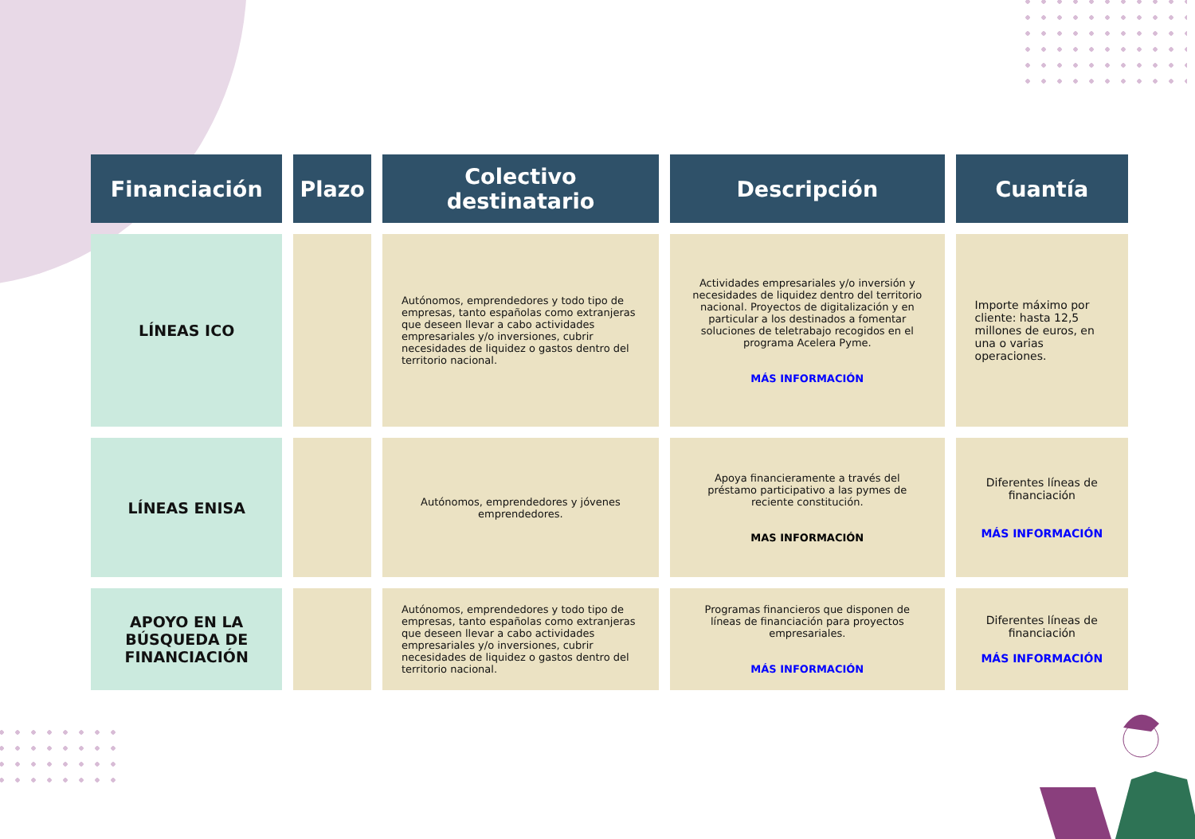| Financiación | Plazo | Colectivo destinatario | Descripción | Cuantía |
| --- | --- | --- | --- | --- |
| LÍNEAS ICO | | Autónomos, emprendedores y todo tipo de empresas, tanto españolas como extranjeras que deseen llevar a cabo actividades empresariales y/o inversiones, cubrir necesidades de liquidez o gastos dentro del territorio nacional. | Actividades empresariales y/o inversión y necesidades de liquidez dentro del territorio nacional. Proyectos de digitalización y en particular a los destinados a fomentar soluciones de teletrabajo recogidos en el programa Acelera Pyme. MÁS INFORMACIÓN | Importe máximo por cliente: hasta 12,5 millones de euros, en una o varias operaciones. |
| LÍNEAS ENISA | | Autónomos, emprendedores y jóvenes emprendedores. | Apoya financieramente a través del préstamo participativo a las pymes de reciente constitución. MAS INFORMACIÓN | Diferentes líneas de financiación MÁS INFORMACIÓN |
| APOYO EN LA BÚSQUEDA DE FINANCIACIÓN | | Autónomos, emprendedores y todo tipo de empresas, tanto españolas como extranjeras que deseen llevar a cabo actividades empresariales y/o inversiones, cubrir necesidades de liquidez o gastos dentro del territorio nacional. | Programas financieros que disponen de líneas de financiación para proyectos empresariales. MÁS INFORMACIÓN | Diferentes líneas de financiación MÁS INFORMACIÓN |